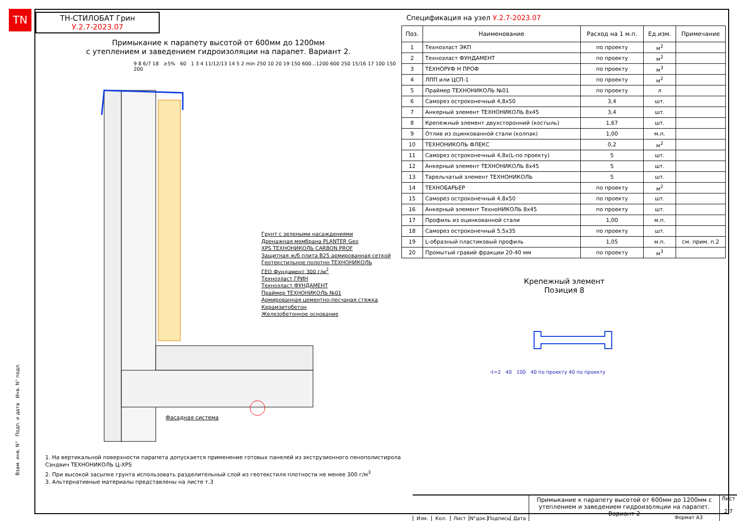TN
ТН-СТИЛОБАТ Грин
У.2.7-2023.07
Примыкание к парапету высотой от 600мм до 1200мм
с утеплением и заведением гидроизоляции на парапет. Вариант 2.
Грунт с зелеными насаждениями
Дренажная мембрана PLANTER Geo
XPS ТЕХНОНИКОЛЬ CARBON PROF
Защитная ж/б плита В25 армированная сеткой
Геотекстильное полотно ТЕХНОНИКОЛЬ
ГЕО Фундамент 300 г/м<sup>2</sup>
Техноэласт ГРИН
Техноэласт ФУНДАМЕНТ
Праймер ТЕХНОНИКОЛЬ №01
Армированная цементно-песчаная стяжка
Керамзитобетон
Железобетонное основание
Фасадная система
9 8 6/7 18 ≥5% 60 1 3 4 11/12/13 14 5 2 min 250 10 20 19 150 600...1200 600 250 15/16 17 100 150 200
1. На вертикальной поверхности парапета допускается применение готовых панелей из экструзионного пенополистирола Сэндвич ТЕХНОНИКОЛЬ Ц-XPS
2. При высокой засыпке грунта использовать разделительный слой из геотекстиля плотности не менее 300 г/м<sup>3</sup>
3. Альтернативные материалы представлены на листе т.3
Спецификация на узел У.2.7-2023.07
| Поз. | Наименование | Расход на 1 м.п. | Ед.изм. | Примечание |
| --- | --- | --- | --- | --- |
| 1 | Техноэласт ЭКП | по проекту | м<sup>2</sup> | |
| 2 | Техноэласт ФУНДАМЕНТ | по проекту | м<sup>2</sup> | |
| 3 | ТЕХНОРУФ Н ПРОФ | по проекту | м<sup>3</sup> | |
| 4 | ЛПП или ЦСП-1 | по проекту | м<sup>2</sup> | |
| 5 | Праймер ТЕХНОНИКОЛЬ №01 | по проекту | л | |
| 6 | Саморез остроконечный 4,8х50 | 3,4 | шт. | |
| 7 | Анкерный элемент ТЕХНОНИКОЛЬ 8х45 | 3,4 | шт. | |
| 8 | Крепежный элемент двухсторонний (костыль) | 1,67 | шт. | |
| 9 | Отлив из оцинкованной стали (колпак) | 1,00 | м.п. | |
| 10 | ТЕХНОНИКОЛЬ ФЛЕКС | 0,2 | м<sup>2</sup> | |
| 11 | Саморез остроконечный 4,8х(L-по проекту) | 5 | шт. | |
| 12 | Анкерный элемент ТЕХНОНИКОЛЬ 8х45 | 5 | шт. | |
| 13 | Тарельчатый элемент ТЕХНОНИКОЛЬ | 5 | шт. | |
| 14 | ТЕХНОБАРЬЕР | по проекту | м<sup>2</sup> | |
| 15 | Саморез остроконечный 4,8х50 | по проекту | шт. | |
| 16 | Анкерный элемент ТехноНИКОЛЬ 8х45 | по проекту | шт. | |
| 17 | Профиль из оцинкованной стали | 1,00 | м.п. | |
| 18 | Саморез остроконечный 5,5х35 | по проекту | шт. | |
| 19 | L-образный пластиковый профиль | 1,05 | м.п. | см. прим. п.2 |
| 20 | Промытый гравий фракции 20-40 мм | по проекту | м<sup>3</sup> | |
Крепежный элемент
Позиция 8
-t=2 40 100 40 по проекту 40 по проекту
Изм. Кол. Лист N°док. Подпись Дата
Примыкание к парапету высотой от 600мм до 1200мм с утеплением и заведением гидроизоляции на парапет. Вариант 2
Лист
2.7
Взам. инв. N° Подп. и дата Инв. N° подл.
Формат А3